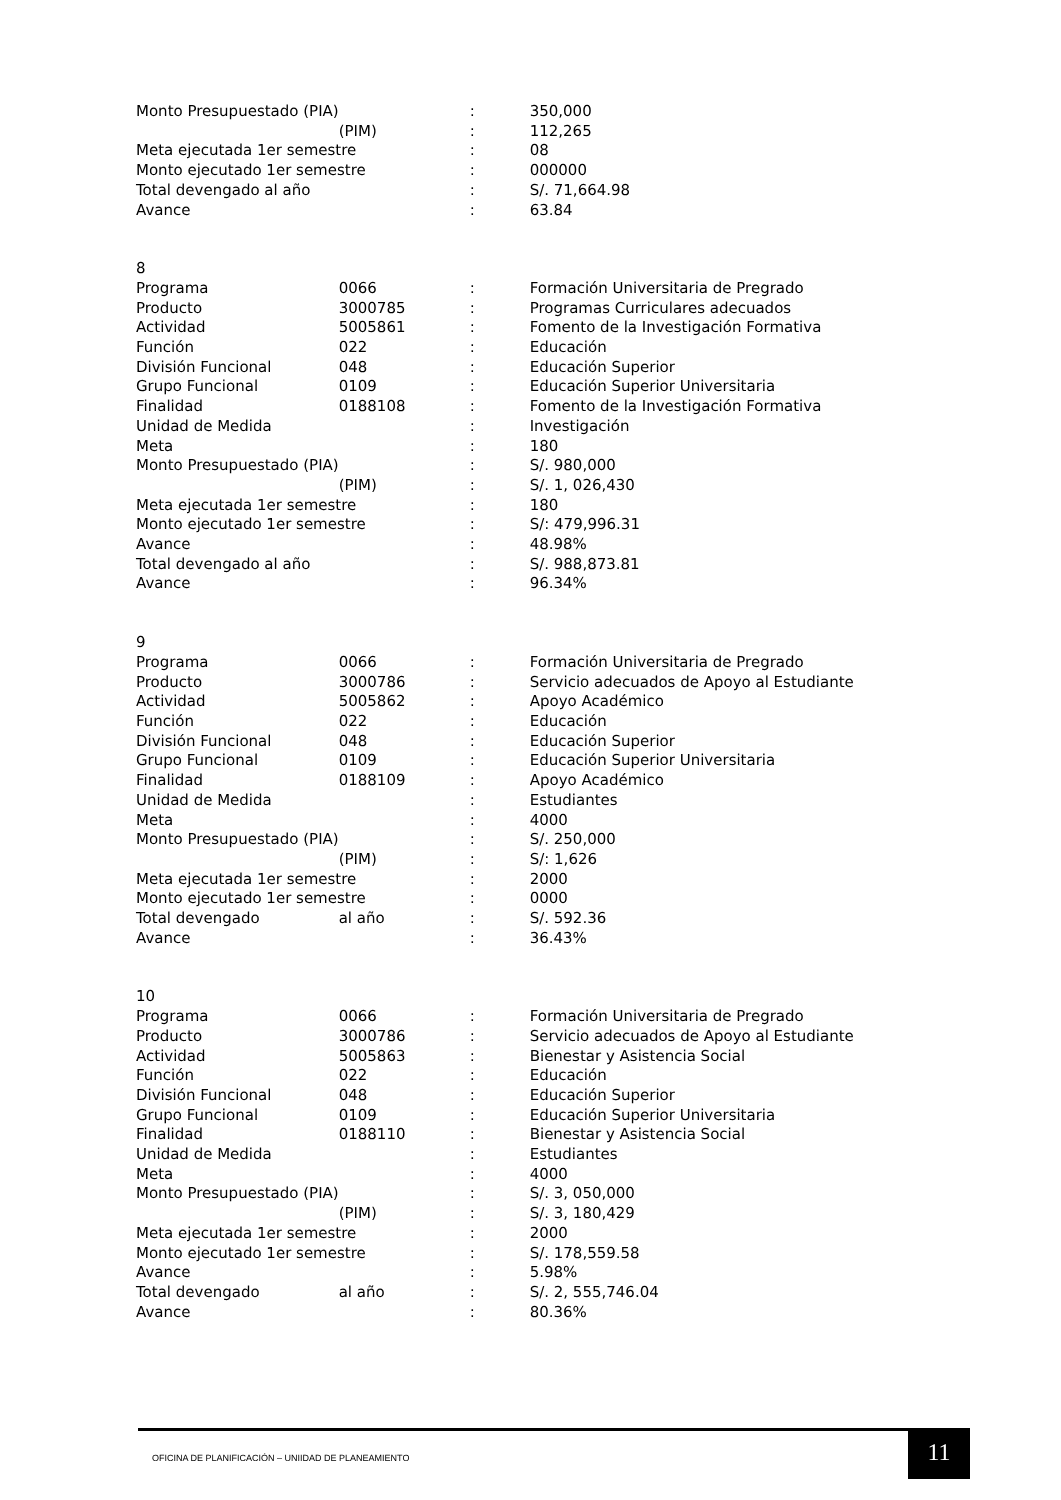| Monto Presupuestado (PIA) | | : | 350,000 |
| | (PIM) | : | 112,265 |
| Meta ejecutada 1er semestre | | : | 08 |
| Monto ejecutado 1er semestre | | : | 000000 |
| Total devengado al año | | : | S/. 71,664.98 |
| Avance | | : | 63.84 |
| 8 | | | |
| Programa | 0066 | : | Formación Universitaria de Pregrado |
| Producto | 3000785 | : | Programas Curriculares adecuados |
| Actividad | 5005861 | : | Fomento de la Investigación Formativa |
| Función | 022 | : | Educación |
| División Funcional | 048 | : | Educación Superior |
| Grupo Funcional | 0109 | : | Educación Superior Universitaria |
| Finalidad | 0188108 | : | Fomento de la Investigación Formativa |
| Unidad de Medida | | : | Investigación |
| Meta | | : | 180 |
| Monto Presupuestado (PIA) | | : | S/. 980,000 |
| | (PIM) | : | S/. 1, 026,430 |
| Meta ejecutada 1er semestre | | : | 180 |
| Monto ejecutado 1er semestre | | : | S/: 479,996.31 |
| Avance | | : | 48.98% |
| Total devengado al año | | : | S/. 988,873.81 |
| Avance | | : | 96.34% |
| 9 | | | |
| Programa | 0066 | : | Formación Universitaria de Pregrado |
| Producto | 3000786 | : | Servicio adecuados de Apoyo al Estudiante |
| Actividad | 5005862 | : | Apoyo Académico |
| Función | 022 | : | Educación |
| División Funcional | 048 | : | Educación Superior |
| Grupo Funcional | 0109 | : | Educación Superior Universitaria |
| Finalidad | 0188109 | : | Apoyo Académico |
| Unidad de Medida | | : | Estudiantes |
| Meta | | : | 4000 |
| Monto Presupuestado (PIA) | | : | S/. 250,000 |
| | (PIM) | : | S/: 1,626 |
| Meta ejecutada 1er semestre | | : | 2000 |
| Monto ejecutado 1er semestre | | : | 0000 |
| Total devengado | al año | : | S/. 592.36 |
| Avance | | : | 36.43% |
| 10 | | | |
| Programa | 0066 | : | Formación Universitaria de Pregrado |
| Producto | 3000786 | : | Servicio adecuados de Apoyo al Estudiante |
| Actividad | 5005863 | : | Bienestar y Asistencia Social |
| Función | 022 | : | Educación |
| División Funcional | 048 | : | Educación Superior |
| Grupo Funcional | 0109 | : | Educación Superior Universitaria |
| Finalidad | 0188110 | : | Bienestar y Asistencia Social |
| Unidad de Medida | | : | Estudiantes |
| Meta | | : | 4000 |
| Monto Presupuestado (PIA) | | : | S/. 3, 050,000 |
| | (PIM) | : | S/. 3, 180,429 |
| Meta ejecutada 1er semestre | | : | 2000 |
| Monto ejecutado 1er semestre | | : | S/. 178,559.58 |
| Avance | | : | 5.98% |
| Total devengado | al año | : | S/. 2, 555,746.04 |
| Avance | | : | 80.36% |
OFICINA DE PLANIFICACIÓN – UNIIDAD DE PLANEAMIENTO
11